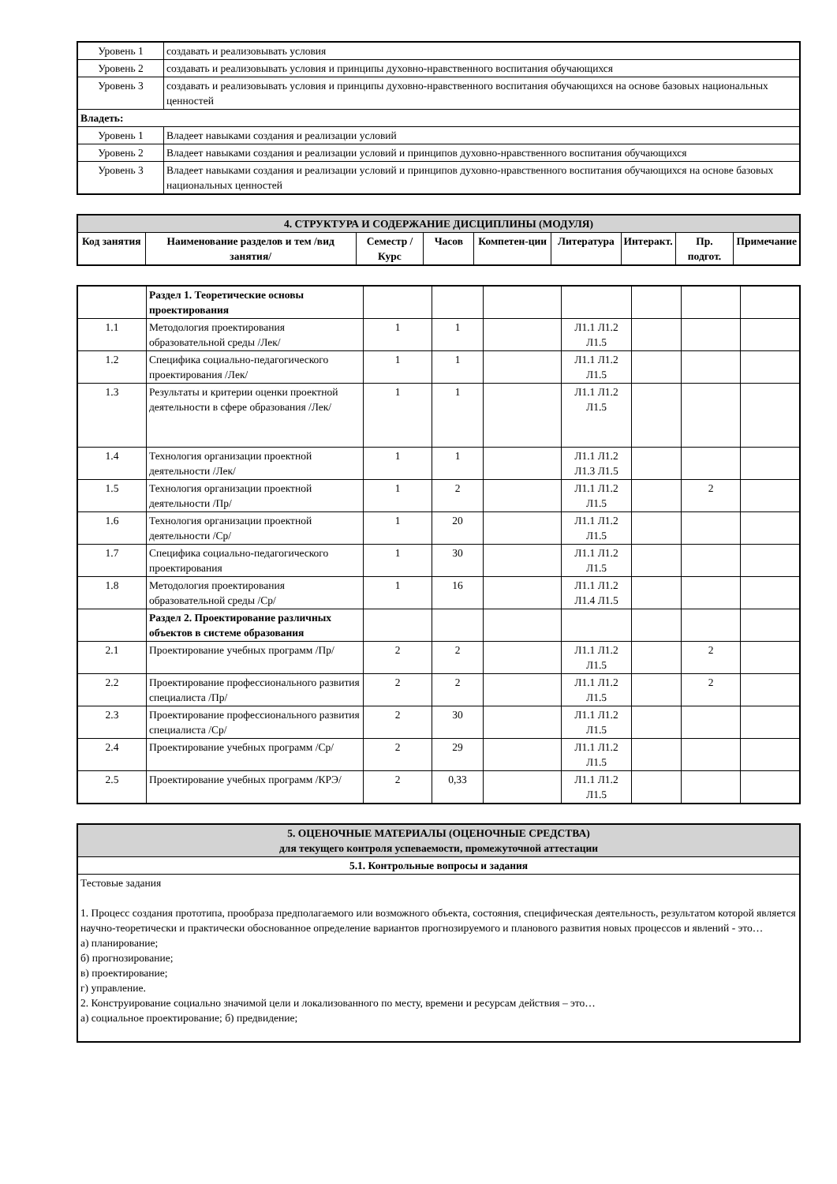| Уровень 1 | создавать и реализовывать условия |
| Уровень 2 | создавать и реализовывать условия и принципы духовно-нравственного воспитания обучающихся |
| Уровень 3 | создавать и реализовывать условия и принципы духовно-нравственного воспитания обучающихся на основе базовых национальных ценностей |
| Владеть: | |
| Уровень 1 | Владеет навыками создания и реализации условий |
| Уровень 2 | Владеет навыками создания и реализации условий и принципов духовно-нравственного воспитания обучающихся |
| Уровень 3 | Владеет навыками создания и реализации условий и принципов духовно-нравственного воспитания обучающихся на основе базовых национальных ценностей |
| 4. СТРУКТУРА И СОДЕРЖАНИЕ ДИСЦИПЛИНЫ (МОДУЛЯ) | | | | | | | | |
| Код занятия | Наименование разделов и тем /вид занятия/ | Семестр / Курс | Часов | Компетен-ции | Литература | Интеракт. | Пр. подгот. | Примечание |
| | Раздел 1. Теоретические основы проектирования | | | | | | | |
| 1.1 | Методология проектирования образовательной среды /Лек/ | 1 | 1 | | Л1.1 Л1.2 Л1.5 | | | |
| 1.2 | Специфика социально-педагогического проектирования /Лек/ | 1 | 1 | | Л1.1 Л1.2 Л1.5 | | | |
| 1.3 | Результаты и критерии оценки проектной деятельности в сфере образования /Лек/ | 1 | 1 | | Л1.1 Л1.2 Л1.5 | | | |
| 1.4 | Технология организации проектной деятельности /Лек/ | 1 | 1 | | Л1.1 Л1.2 Л1.3 Л1.5 | | | |
| 1.5 | Технология организации проектной деятельности /Пр/ | 1 | 2 | | Л1.1 Л1.2 Л1.5 | | 2 | |
| 1.6 | Технология организации проектной деятельности /Ср/ | 1 | 20 | | Л1.1 Л1.2 Л1.5 | | | |
| 1.7 | Специфика социально-педагогического проектирования | 1 | 30 | | Л1.1 Л1.2 Л1.5 | | | |
| 1.8 | Методология проектирования образовательной среды /Ср/ | 1 | 16 | | Л1.1 Л1.2 Л1.4 Л1.5 | | | |
| | Раздел 2. Проектирование различных объектов в системе образования | | | | | | | |
| 2.1 | Проектирование учебных программ /Пр/ | 2 | 2 | | Л1.1 Л1.2 Л1.5 | | 2 | |
| 2.2 | Проектирование профессионального развития специалиста /Пр/ | 2 | 2 | | Л1.1 Л1.2 Л1.5 | | 2 | |
| 2.3 | Проектирование профессионального развития специалиста /Ср/ | 2 | 30 | | Л1.1 Л1.2 Л1.5 | | | |
| 2.4 | Проектирование учебных программ /Ср/ | 2 | 29 | | Л1.1 Л1.2 Л1.5 | | | |
| 2.5 | Проектирование учебных программ /КРЭ/ | 2 | 0,33 | | Л1.1 Л1.2 Л1.5 | | | |
| 5. ОЦЕНОЧНЫЕ МАТЕРИАЛЫ (ОЦЕНОЧНЫЕ СРЕДСТВА) для текущего контроля успеваемости, промежуточной аттестации |
| 5.1. Контрольные вопросы и задания |
| Тестовые задания 1. Процесс создания прототипа, прообраза предполагаемого или возможного объекта, состояния, специфическая деятельность, результатом которой является научно-теоретически и практически обоснованное определение вариантов прогнозируемого и планового развития новых процессов и явлений - это… а) планирование; б) прогнозирование; в) проектирование; г) управление. 2. Конструирование социально значимой цели и локализованного по месту, времени и ресурсам действия – это… а) социальное проектирование; б) предвидение; |